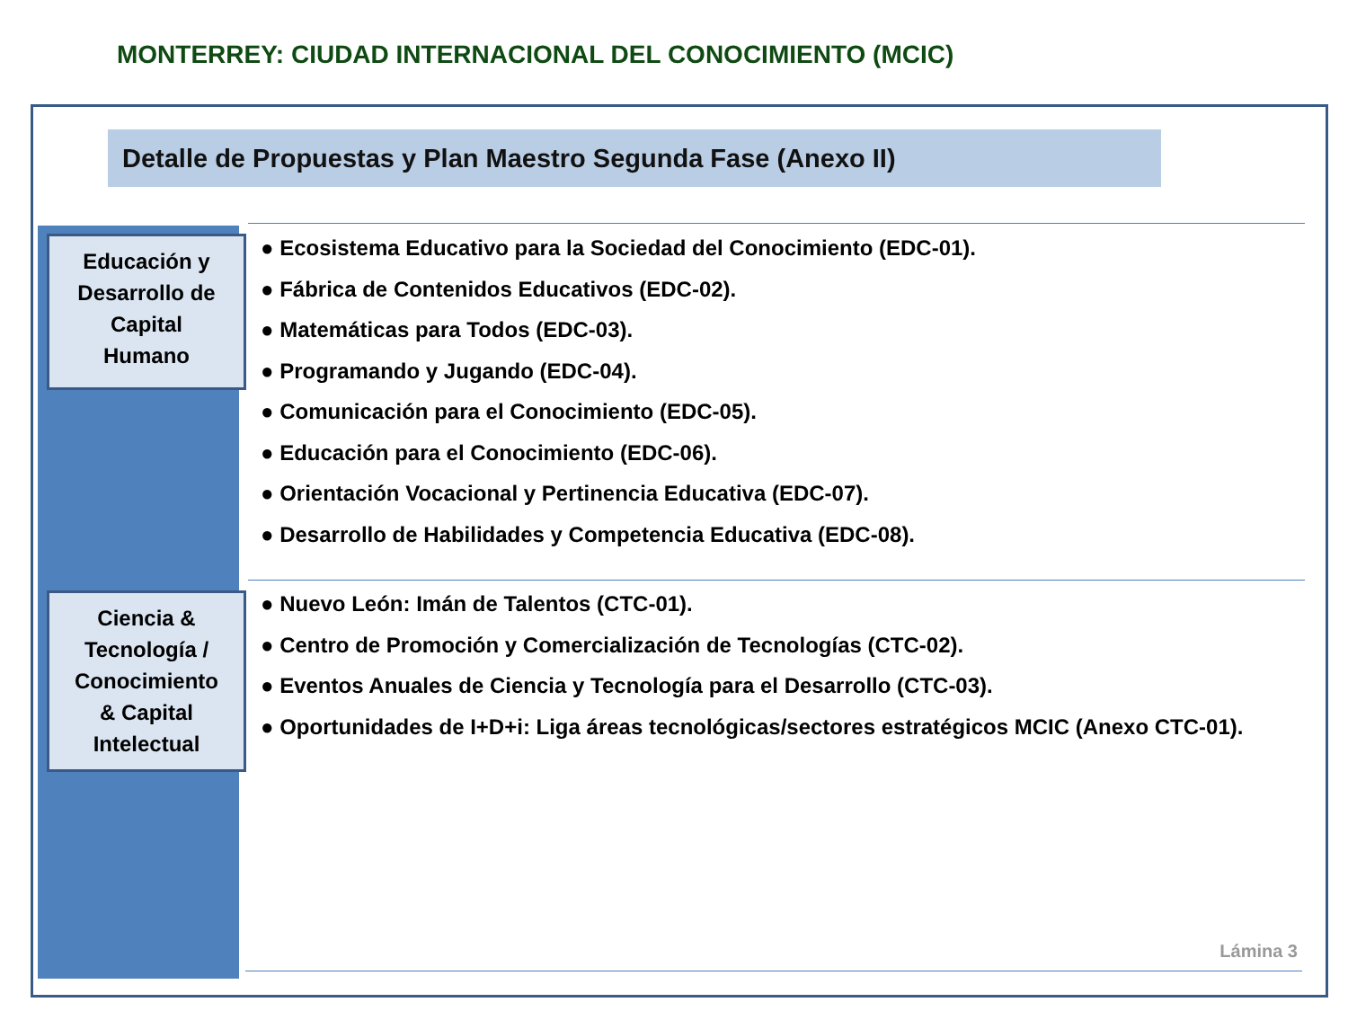MONTERREY: CIUDAD INTERNACIONAL DEL CONOCIMIENTO (MCIC)
Detalle de Propuestas y Plan Maestro Segunda Fase (Anexo II)
Educación y
Desarrollo de
Capital
Humano
● Ecosistema Educativo para la Sociedad del Conocimiento (EDC-01).
● Fábrica de Contenidos Educativos (EDC-02).
● Matemáticas para Todos (EDC-03).
● Programando y Jugando (EDC-04).
● Comunicación para el Conocimiento (EDC-05).
● Educación para el Conocimiento (EDC-06).
● Orientación Vocacional y Pertinencia Educativa (EDC-07).
● Desarrollo de Habilidades y Competencia Educativa (EDC-08).
Ciencia &
Tecnología /
Conocimiento
& Capital
Intelectual
● Nuevo León: Imán de Talentos (CTC-01).
● Centro de Promoción y Comercialización de Tecnologías (CTC-02).
● Eventos Anuales de Ciencia y Tecnología para el Desarrollo (CTC-03).
● Oportunidades de I+D+i: Liga áreas tecnológicas/sectores estratégicos MCIC (Anexo CTC-01).
Lámina 3